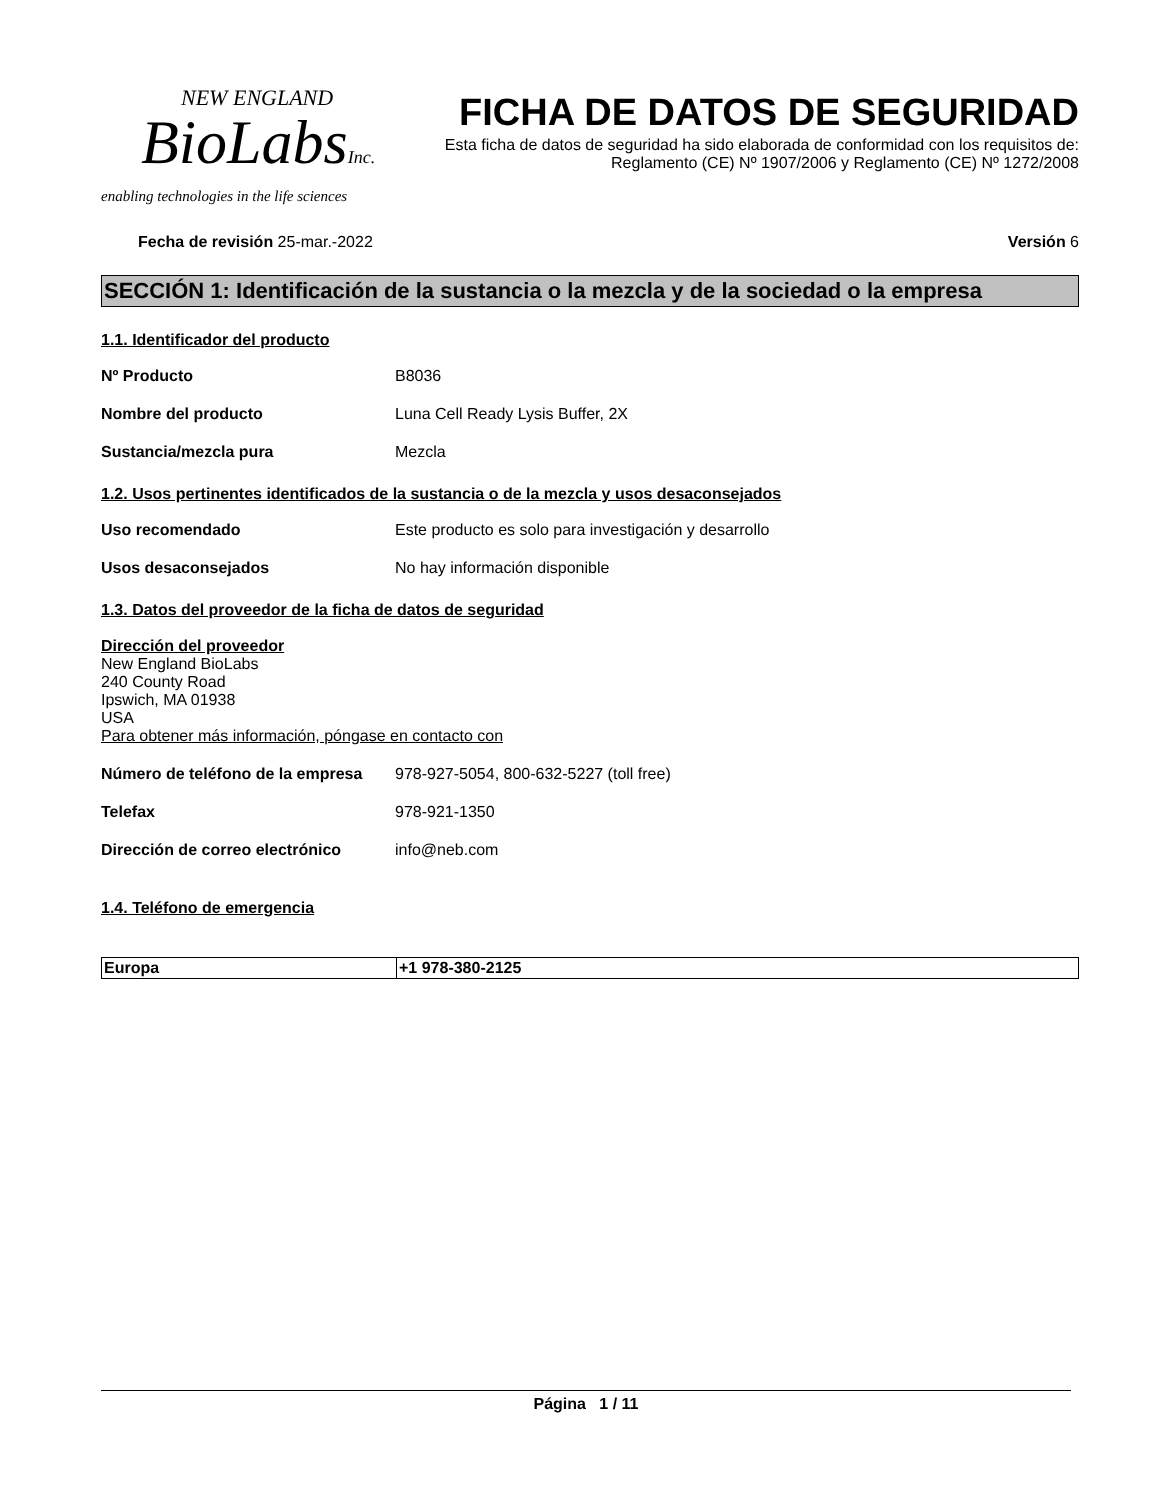NEW ENGLAND
BioLabsInc.
enabling technologies in the life sciences
FICHA DE DATOS DE SEGURIDAD
Esta ficha de datos de seguridad ha sido elaborada de conformidad con los requisitos de:
Reglamento (CE) Nº 1907/2006 y Reglamento (CE) Nº 1272/2008
Fecha de revisión 25-mar.-2022 Versión 6
SECCIÓN 1: Identificación de la sustancia o la mezcla y de la sociedad o la empresa
1.1. Identificador del producto
Nº Producto B8036
Nombre del producto Luna Cell Ready Lysis Buffer, 2X
Sustancia/mezcla pura Mezcla
1.2. Usos pertinentes identificados de la sustancia o de la mezcla y usos desaconsejados
Uso recomendado Este producto es solo para investigación y desarrollo
Usos desaconsejados No hay información disponible
1.3. Datos del proveedor de la ficha de datos de seguridad
Dirección del proveedor
New England BioLabs
240 County Road
Ipswich, MA 01938
USA
Para obtener más información, póngase en contacto con
Número de teléfono de la empresa 978-927-5054, 800-632-5227 (toll free)
Telefax 978-921-1350
Dirección de correo electrónico info@neb.com
1.4. Teléfono de emergencia
| Europa | +1 978-380-2125 |
Página 1 / 11